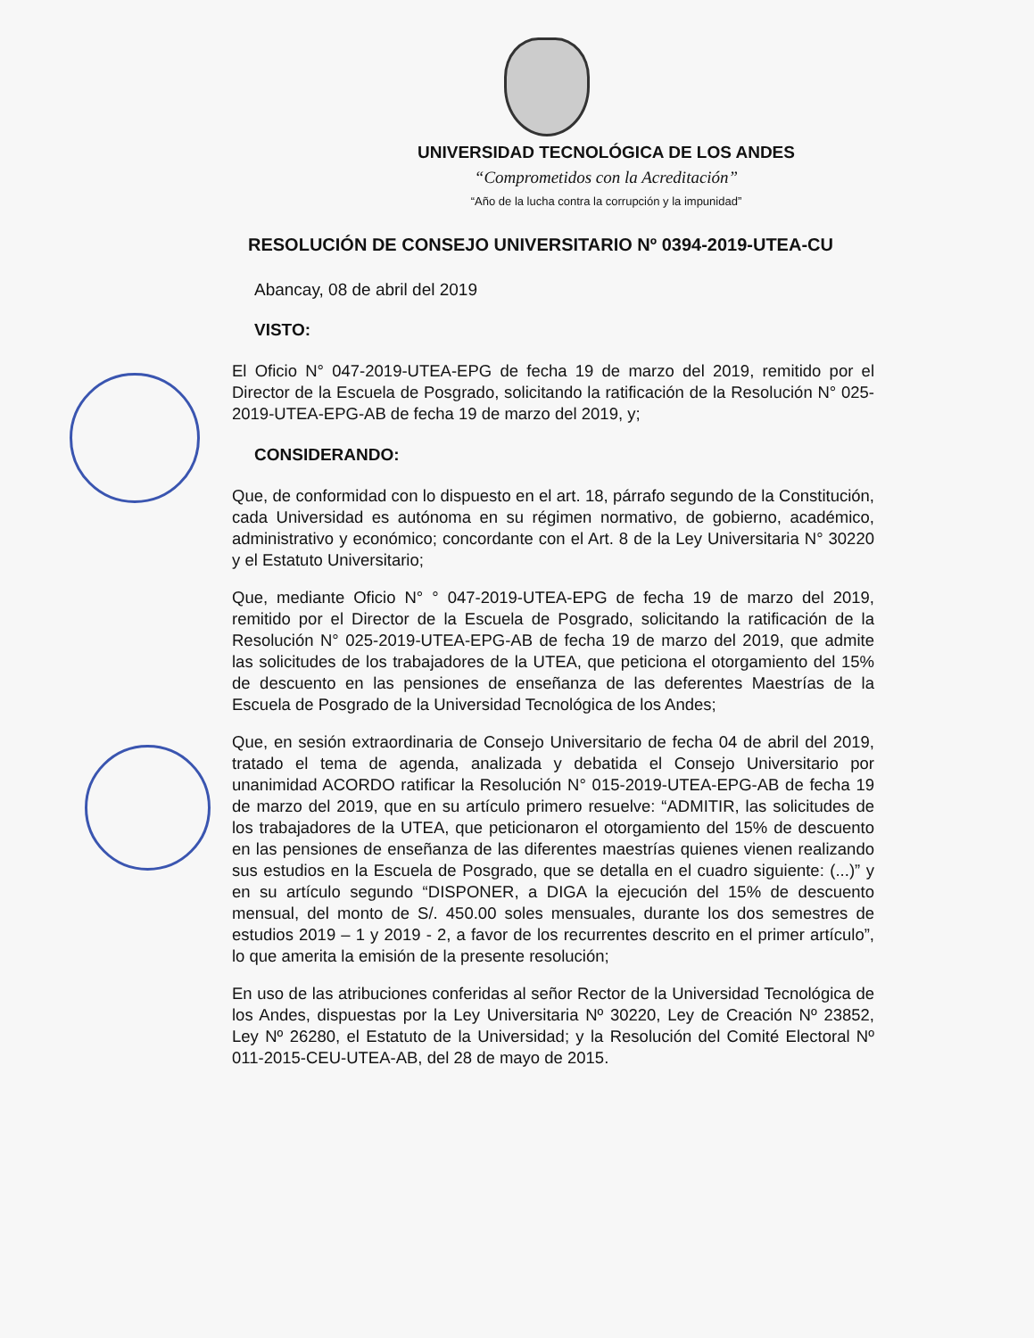UNIVERSIDAD TECNOLÓGICA DE LOS ANDES
“Comprometidos con la Acreditación”
“Año de la lucha contra la corrupción y la impunidad”
RESOLUCIÓN DE CONSEJO UNIVERSITARIO Nº 0394-2019-UTEA-CU
Abancay, 08 de abril del 2019
VISTO:
El Oficio N° 047-2019-UTEA-EPG de fecha 19 de marzo del 2019, remitido por el Director de la Escuela de Posgrado, solicitando la ratificación de la Resolución N° 025-2019-UTEA-EPG-AB de fecha 19 de marzo del 2019, y;
CONSIDERANDO:
Que, de conformidad con lo dispuesto en el art. 18, párrafo segundo de la Constitución, cada Universidad es autónoma en su régimen normativo, de gobierno, académico, administrativo y económico; concordante con el Art. 8 de la Ley Universitaria N° 30220 y el Estatuto Universitario;
Que, mediante Oficio N° ° 047-2019-UTEA-EPG de fecha 19 de marzo del 2019, remitido por el Director de la Escuela de Posgrado, solicitando la ratificación de la Resolución N° 025-2019-UTEA-EPG-AB de fecha 19 de marzo del 2019, que admite las solicitudes de los trabajadores de la UTEA, que peticiona el otorgamiento del 15% de descuento en las pensiones de enseñanza de las deferentes Maestrías de la Escuela de Posgrado de la Universidad Tecnológica de los Andes;
Que, en sesión extraordinaria de Consejo Universitario de fecha 04 de abril del 2019, tratado el tema de agenda, analizada y debatida el Consejo Universitario por unanimidad ACORDO ratificar la Resolución N° 015-2019-UTEA-EPG-AB de fecha 19 de marzo del 2019, que en su artículo primero resuelve: “ADMITIR, las solicitudes de los trabajadores de la UTEA, que peticionaron el otorgamiento del 15% de descuento en las pensiones de enseñanza de las diferentes maestrías quienes vienen realizando sus estudios en la Escuela de Posgrado, que se detalla en el cuadro siguiente: (...)” y en su artículo segundo “DISPONER, a DIGA la ejecución del 15% de descuento mensual, del monto de S/. 450.00 soles mensuales, durante los dos semestres de estudios 2019 – 1 y 2019 - 2, a favor de los recurrentes descrito en el primer artículo”, lo que amerita la emisión de la presente resolución;
En uso de las atribuciones conferidas al señor Rector de la Universidad Tecnológica de los Andes, dispuestas por la Ley Universitaria Nº 30220, Ley de Creación Nº 23852, Ley Nº 26280, el Estatuto de la Universidad; y la Resolución del Comité Electoral Nº 011-2015-CEU-UTEA-AB, del 28 de mayo de 2015.